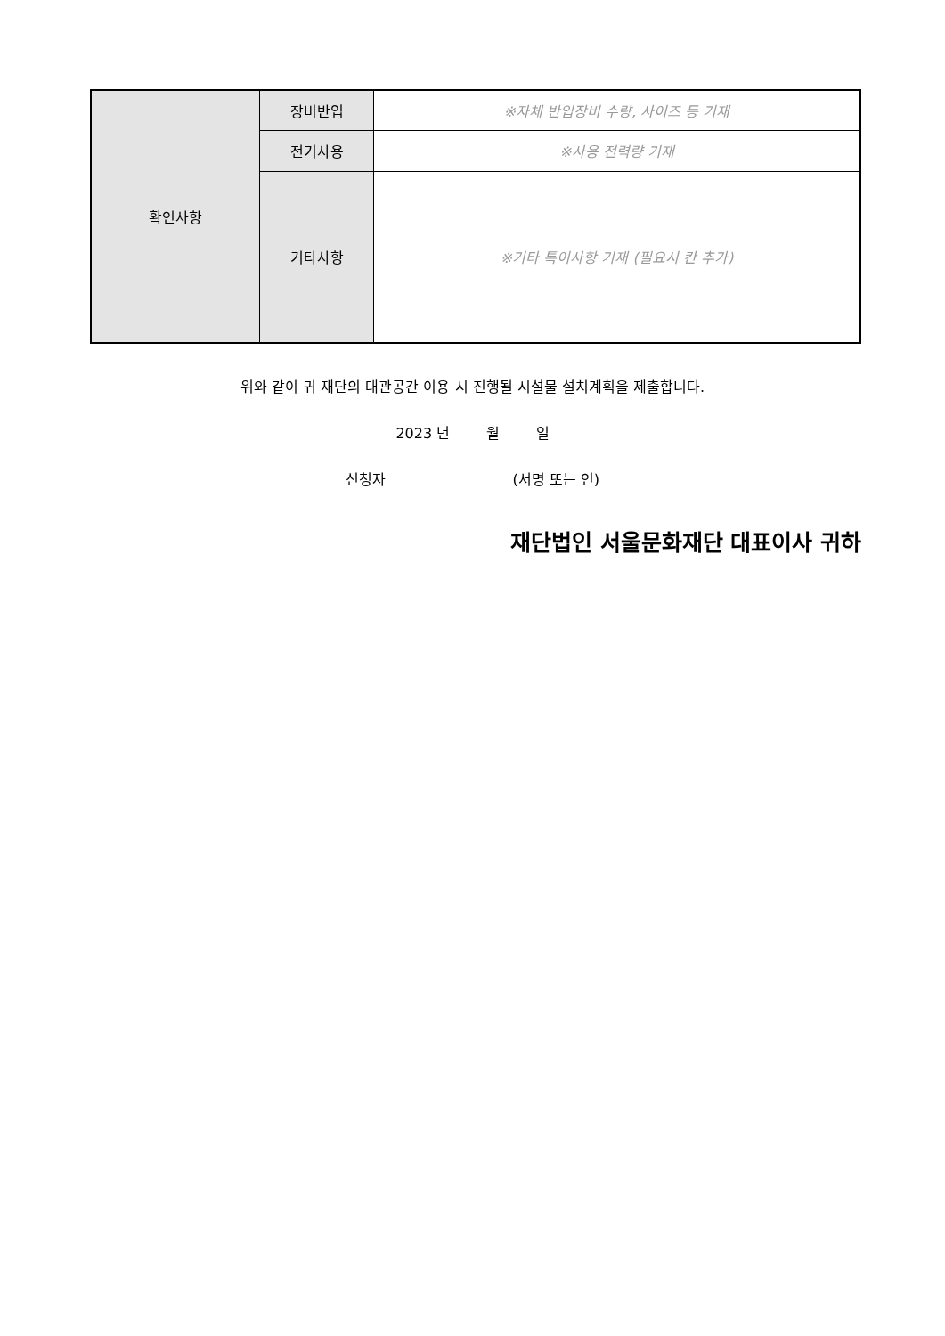| 확인사항 | 장비반입 | ※자체 반입장비 수량, 사이즈 등 기재 |
| | 전기사용 | ※사용 전력량 기재 |
| | 기타사항 | ※기타 특이사항 기재 (필요시 칸 추가) |
위와 같이 귀 재단의 대관공간 이용 시 진행될 시설물 설치계획을 제출합니다.
2023 년 월 일
신청자 (서명 또는 인)
재단법인 서울문화재단 대표이사 귀하